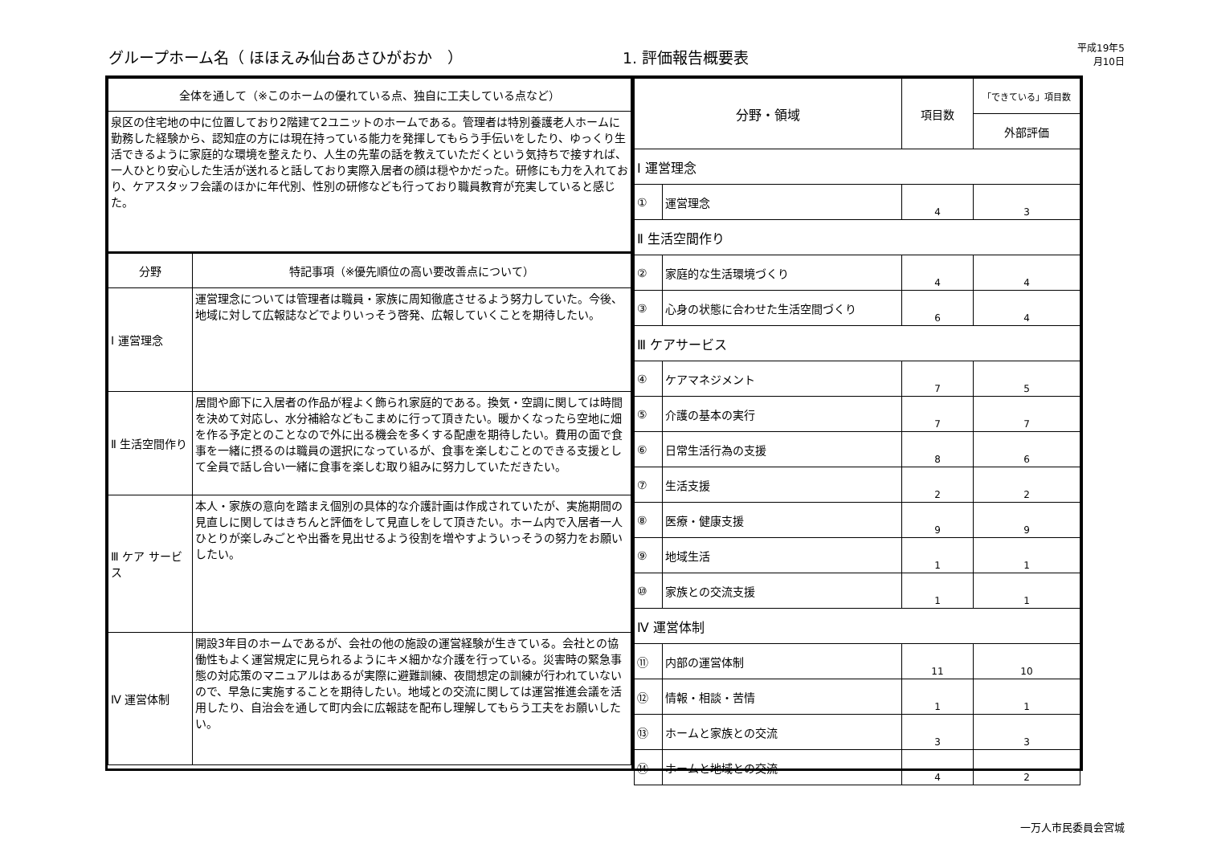グループホーム名（ ほほえみ仙台あさひがおか　）
1. 評価報告概要表
平成19年5月10日
| 全体を通して（※このホームの優れている点、独自に工夫している点など） | |
| --- | --- |
| 泉区の住宅地の中に位置しており2階建て2ユニットのホームである。管理者は特別養護老人ホームに勤務した経験から、認知症の方には現在持っている能力を発揮してもらう手伝いをしたり、ゆっくり生活できるように家庭的な環境を整えたり、人生の先輩の話を教えていただくという気持ちで接すれば、一人ひとり安心した生活が送れると話しており実際入居者の顔は穏やかだった。研修にも力を入れており、ケアスタッフ会議のほかに年代別、性別の研修なども行っており職員教育が充実していると感じた。 | |
| 分野 | 特記事項（※優先順位の高い要改善点について） |
| Ⅰ 運営理念 | 運営理念については管理者は職員・家族に周知徹底させるよう努力していた。今後、地域に対して広報誌などでよりいっそう啓発、広報していくことを期待したい。 |
| Ⅱ 生活空間作り | 居間や廊下に入居者の作品が程よく飾られ家庭的である。換気・空調に関しては時間を決めて対応し、水分補給などもこまめに行って頂きたい。暖かくなったら空地に畑を作る予定とのことなので外に出る機会を多くする配慮を期待したい。費用の面で食事を一緒に摂るのは職員の選択になっているが、食事を楽しむことのできる支援として全員で話し合い一緒に食事を楽しむ取り組みに努力していただきたい。 |
| Ⅲ ケア サービス | 本人・家族の意向を踏まえ個別の具体的な介護計画は作成されていたが、実施期間の見直しに関してはきちんと評価をして見直しをして頂きたい。ホーム内で入居者一人ひとりが楽しみごとや出番を見出せるよう役割を増やすよういっそうの努力をお願いしたい。 |
| Ⅳ 運営体制 | 開設3年目のホームであるが、会社の他の施設の運営経験が生きている。会社との協働性もよく運営規定に見られるようにキメ細かな介護を行っている。災害時の緊急事態の対応策のマニュアルはあるが実際に避難訓練、夜間想定の訓練が行われていないので、早急に実施することを期待したい。地域との交流に関しては運営推進会議を活用したり、自治会を通して町内会に広報誌を配布し理解してもらう工夫をお願いしたい。 |
| 分野・領域 | | 項目数 | 「できている」項目数 |
| --- | --- | --- | --- |
| | | | 外部評価 |
| Ⅰ 運営理念 | | | |
| ① | 運営理念 | 4 | 3 |
| Ⅱ 生活空間作り | | | |
| ② | 家庭的な生活環境づくり | 4 | 4 |
| ③ | 心身の状態に合わせた生活空間づくり | 6 | 4 |
| Ⅲ ケアサービス | | | |
| ④ | ケアマネジメント | 7 | 5 |
| ⑤ | 介護の基本の実行 | 7 | 7 |
| ⑥ | 日常生活行為の支援 | 8 | 6 |
| ⑦ | 生活支援 | 2 | 2 |
| ⑧ | 医療・健康支援 | 9 | 9 |
| ⑨ | 地域生活 | 1 | 1 |
| ⑩ | 家族との交流支援 | 1 | 1 |
| Ⅳ 運営体制 | | | |
| ⑪ | 内部の運営体制 | 11 | 10 |
| ⑫ | 情報・相談・苦情 | 1 | 1 |
| ⑬ | ホームと家族との交流 | 3 | 3 |
| ⑭ | ホームと地域との交流 | 4 | 2 |
一万人市民委員会宮城